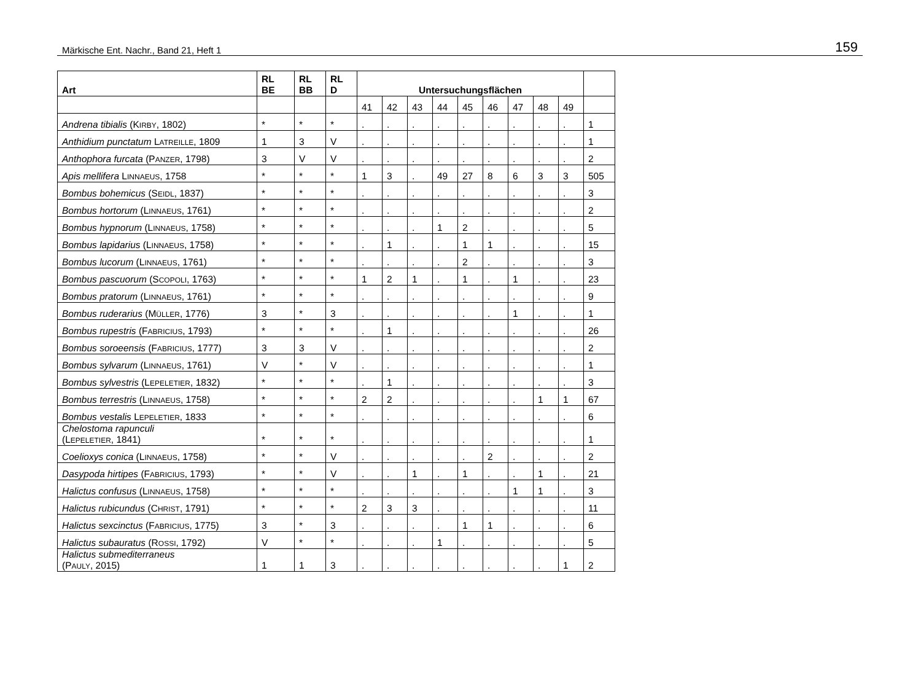Märkische Ent. Nachr., Band 21, Heft 1 159
| Art | RL BE | RL BB | RL D | Untersuchungsflächen | | | | | | | | | |
| --- | --- | --- | --- | --- | --- | --- | --- | --- | --- | --- | --- | --- | --- |
| | | | | 41 | 42 | 43 | 44 | 45 | 46 | 47 | 48 | 49 | |
| Andrena tibialis (K IRBY , 1802) | * | * | * | . | . | . | . | . | . | . | . | . | 1 |
| Anthidium punctatum L ATREILLE , 1809 | 1 | 3 | V | . | . | . | . | . | . | . | . | . | 1 |
| Anthophora furcata (P ANZER , 1798) | 3 | V | V | . | . | . | . | . | . | . | . | . | 2 |
| Apis mellifera L INNAEUS , 1758 | * | * | * | 1 | 3 | . | 49 | 27 | 8 | 6 | 3 | 3 | 505 |
| Bombus bohemicus (S EIDL , 1837) | * | * | * | . | . | . | . | . | . | . | . | . | 3 |
| Bombus hortorum (L INNAEUS , 1761) | * | * | * | . | . | . | . | . | . | . | . | . | 2 |
| Bombus hypnorum (L INNAEUS , 1758) | * | * | * | . | . | . | 1 | 2 | . | . | . | . | 5 |
| Bombus lapidarius (L INNAEUS , 1758) | * | * | * | . | 1 | . | . | 1 | 1 | . | . | . | 15 |
| Bombus lucorum (L INNAEUS , 1761) | * | * | * | . | . | . | . | 2 | . | . | . | . | 3 |
| Bombus pascuorum (S COPOLI , 1763) | * | * | * | 1 | 2 | 1 | . | 1 | . | 1 | . | . | 23 |
| Bombus pratorum (L INNAEUS , 1761) | * | * | * | . | . | . | . | . | . | . | . | . | 9 |
| Bombus ruderarius (M ÜLLER , 1776) | 3 | * | 3 | . | . | . | . | . | . | 1 | . | . | 1 |
| Bombus rupestris (F ABRICIUS , 1793) | * | * | * | . | 1 | . | . | . | . | . | . | . | 26 |
| Bombus soroeensis (F ABRICIUS , 1777) | 3 | 3 | V | . | . | . | . | . | . | . | . | . | 2 |
| Bombus sylvarum (L INNAEUS , 1761) | V | * | V | . | . | . | . | . | . | . | . | . | 1 |
| Bombus sylvestris (L EPELETIER , 1832) | * | * | * | . | 1 | . | . | . | . | . | . | . | 3 |
| Bombus terrestris (L INNAEUS , 1758) | * | * | * | 2 | 2 | . | . | . | . | . | 1 | 1 | 67 |
| Bombus vestalis L EPELETIER , 1833 | * | * | * | . | . | . | . | . | . | . | . | . | 6 |
| Chelostoma rapunculi (L EPELETIER , 1841) | * | * | * | . | . | . | . | . | . | . | . | . | 1 |
| Coelioxys conica (L INNAEUS , 1758) | * | * | V | . | . | . | . | . | 2 | . | . | . | 2 |
| Dasypoda hirtipes (F ABRICIUS , 1793) | * | * | V | . | . | 1 | . | 1 | . | . | 1 | . | 21 |
| Halictus confusus (L INNAEUS , 1758) | * | * | * | . | . | . | . | . | . | 1 | 1 | . | 3 |
| Halictus rubicundus (C HRIST , 1791) | * | * | * | 2 | 3 | 3 | . | . | . | . | . | . | 11 |
| Halictus sexcinctus (F ABRICIUS , 1775) | 3 | * | 3 | . | . | . | . | 1 | 1 | . | . | . | 6 |
| Halictus subauratus (R OSSI , 1792) | V | * | * | . | . | . | 1 | . | . | . | . | . | 5 |
| Halictus submediterraneus (P AULY , 2015) | 1 | 1 | 3 | . | . | . | . | . | . | . | . | 1 | 2 |